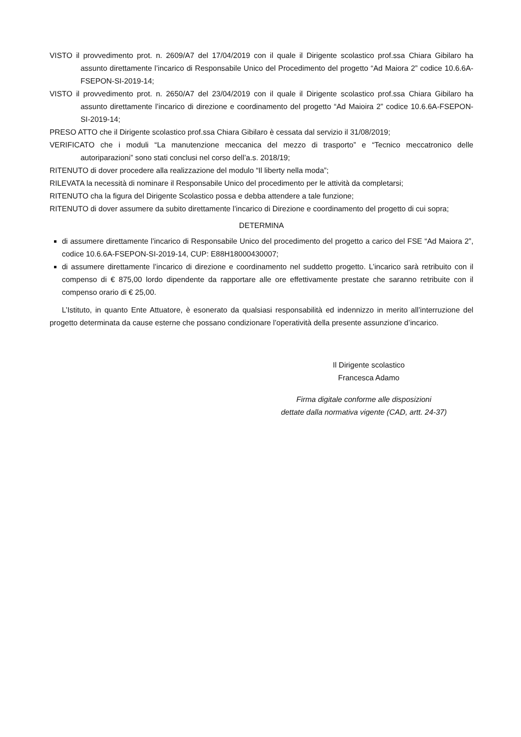VISTO il provvedimento prot. n. 2609/A7 del 17/04/2019 con il quale il Dirigente scolastico prof.ssa Chiara Gibilaro ha assunto direttamente l’incarico di Responsabile Unico del Procedimento del progetto “Ad Maiora 2” codice 10.6.6A-FSEPON-SI-2019-14;
VISTO il provvedimento prot. n. 2650/A7 del 23/04/2019 con il quale il Dirigente scolastico prof.ssa Chiara Gibilaro ha assunto direttamente l’incarico di direzione e coordinamento del progetto “Ad Maioira 2” codice 10.6.6A-FSEPON-SI-2019-14;
PRESO ATTO che il Dirigente scolastico prof.ssa Chiara Gibilaro è cessata dal servizio il 31/08/2019;
VERIFICATO che i moduli “La manutenzione meccanica del mezzo di trasporto” e “Tecnico meccatronico delle autoriparazioni” sono stati conclusi nel corso dell’a.s. 2018/19;
RITENUTO di dover procedere alla realizzazione del modulo “Il liberty nella moda”;
RILEVATA la necessità di nominare il Responsabile Unico del procedimento per le attività da completarsi;
RITENUTO cha la figura del Dirigente Scolastico possa e debba attendere a tale funzione;
RITENUTO di dover assumere da subito direttamente l’incarico di Direzione e coordinamento del progetto di cui sopra;
DETERMINA
di assumere direttamente l’incarico di Responsabile Unico del procedimento del progetto a carico del FSE “Ad Maiora 2”, codice 10.6.6A-FSEPON-SI-2019-14, CUP: E88H18000430007;
di assumere direttamente l’incarico di direzione e coordinamento nel suddetto progetto. L’incarico sarà retribuito con il compenso di € 875,00 lordo dipendente da rapportare alle ore effettivamente prestate che saranno retribuite con il compenso orario di € 25,00.
L’Istituto, in quanto Ente Attuatore, è esonerato da qualsiasi responsabilità ed indennizzo in merito all’interruzione del progetto determinata da cause esterne che possano condizionare l’operatività della presente assunzione d’incarico.
Il Dirigente scolastico
Francesca Adamo
Firma digitale conforme alle disposizioni
dettate dalla normativa vigente (CAD, artt. 24-37)